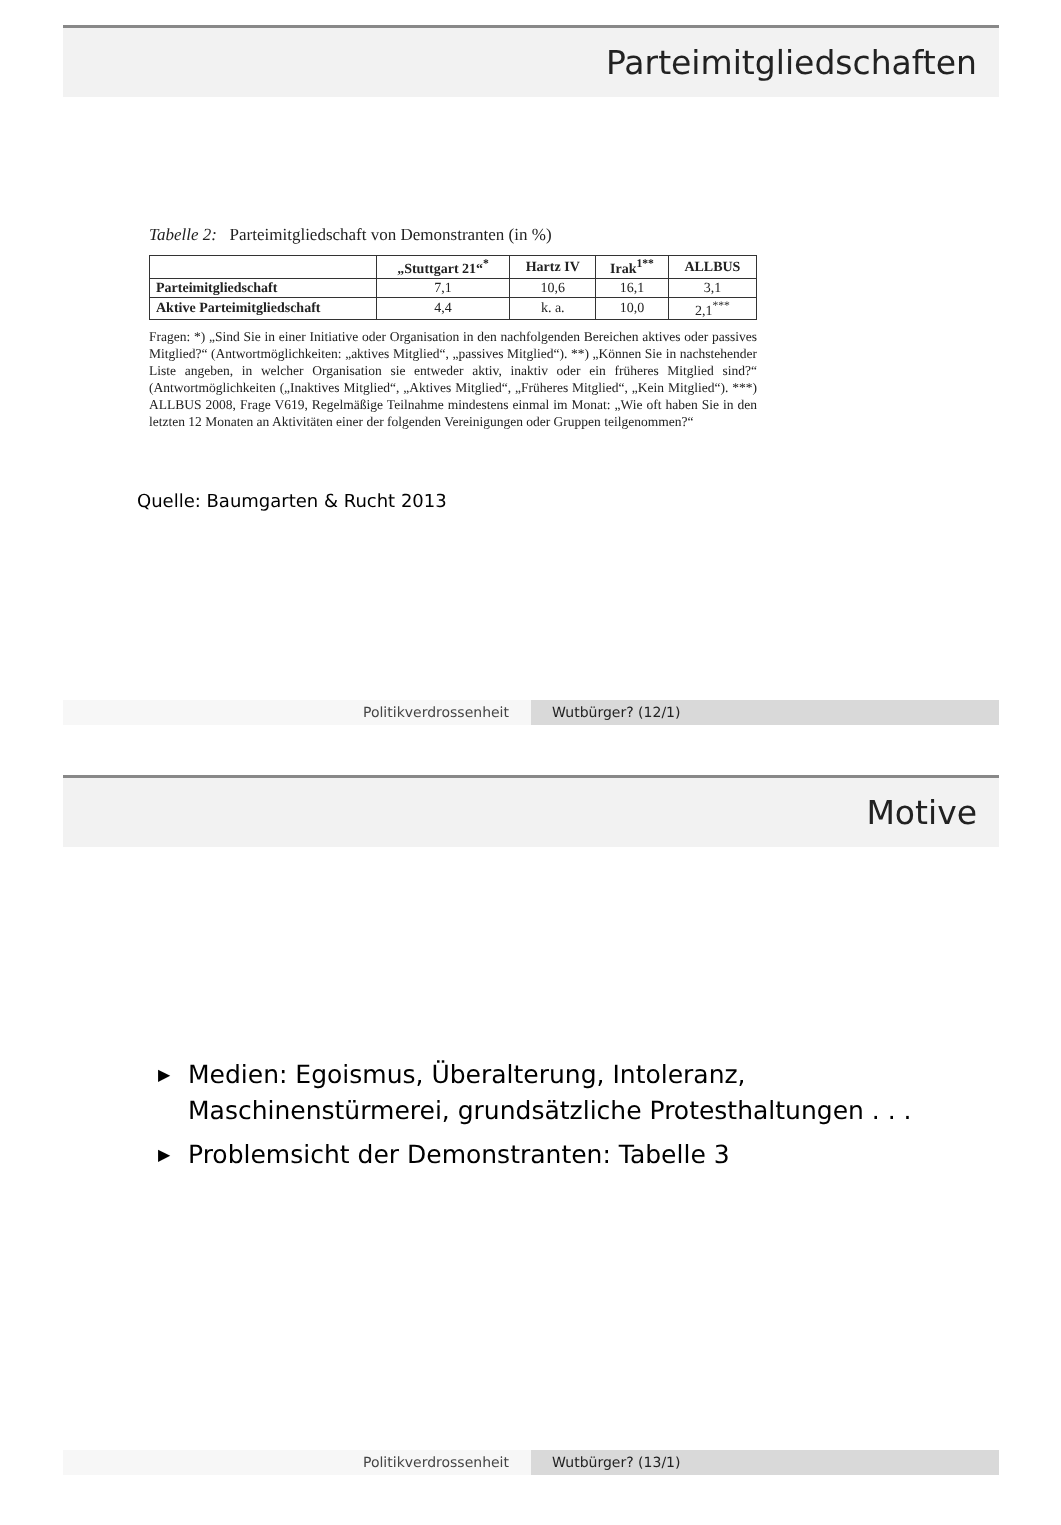Parteimitgliedschaften
Tabelle 2: Parteimitgliedschaft von Demonstranten (in %)
| | „Stuttgart 21“<sup>*</sup> | Hartz IV | Irak<sup>1**</sup> | ALLBUS |
| --- | --- | --- | --- | --- |
| Parteimitgliedschaft | 7,1 | 10,6 | 16,1 | 3,1 |
| Aktive Parteimitgliedschaft | 4,4 | k. a. | 10,0 | 2,1<sup>***</sup> |
Fragen: *) „Sind Sie in einer Initiative oder Organisation in den nachfolgenden Bereichen aktives oder passives Mitglied?“ (Antwortmöglichkeiten: „aktives Mitglied“, „passives Mitglied“). **) „Können Sie in nachstehender Liste angeben, in welcher Organisation sie entweder aktiv, inaktiv oder ein früheres Mitglied sind?“ (Antwortmöglichkeiten („Inaktives Mitglied“, „Aktives Mitglied“, „Früheres Mitglied“, „Kein Mitglied“). ***) ALLBUS 2008, Frage V619, Regelmäßige Teilnahme mindestens einmal im Monat: „Wie oft haben Sie in den letzten 12 Monaten an Aktivitäten einer der folgenden Vereinigungen oder Gruppen teilgenommen?“
Quelle: Baumgarten & Rucht 2013
Politikverdrossenheit Wutbürger? (12/1)
Motive
▶ Medien: Egoismus, Überalterung, Intoleranz, Maschinenstürmerei, grundsätzliche Protesthaltungen . . .
▶ Problemsicht der Demonstranten: Tabelle 3
Politikverdrossenheit Wutbürger? (13/1)